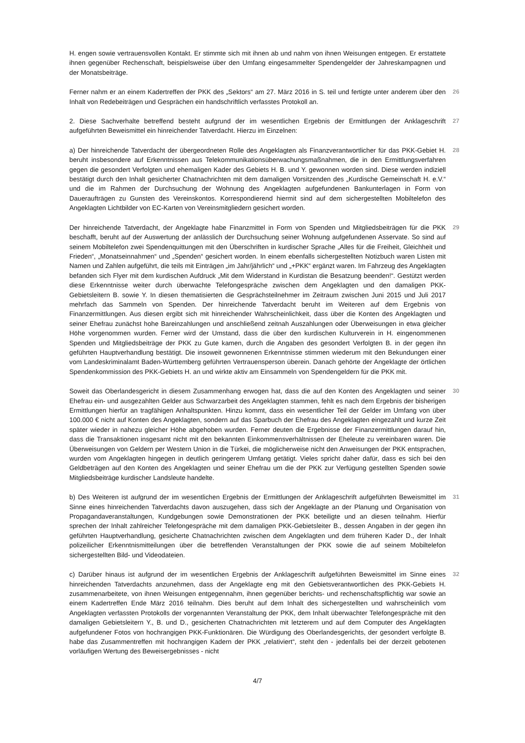H. engen sowie vertrauensvollen Kontakt. Er stimmte sich mit ihnen ab und nahm von ihnen Weisungen entgegen. Er erstattete ihnen gegenüber Rechenschaft, beispielsweise über den Umfang eingesammelter Spendengelder der Jahreskampagnen und der Monatsbeiträge.
Ferner nahm er an einem Kadertreffen der PKK des „Sektors“ am 27. März 2016 in S. teil und fertigte unter anderem über den Inhalt von Redebeiträgen und Gesprächen ein handschriftlich verfasstes Protokoll an.
26
2. Diese Sachverhalte betreffend besteht aufgrund der im wesentlichen Ergebnis der Ermittlungen der Anklageschrift aufgeführten Beweismittel ein hinreichender Tatverdacht. Hierzu im Einzelnen:
27
a) Der hinreichende Tatverdacht der übergeordneten Rolle des Angeklagten als Finanzverantwortlicher für das PKK-Gebiet H. beruht insbesondere auf Erkenntnissen aus Telekommunikationsüberwachungsmaßnahmen, die in den Ermittlungsverfahren gegen die gesondert Verfolgten und ehemaligen Kader des Gebiets H. B. und Y. gewonnen worden sind. Diese werden indiziell bestätigt durch den Inhalt gesicherter Chatnachrichten mit dem damaligen Vorsitzenden des „Kurdische Gemeinschaft H. e.V.“ und die im Rahmen der Durchsuchung der Wohnung des Angeklagten aufgefundenen Bankunterlagen in Form von Daueraufträgen zu Gunsten des Vereinskontos. Korrespondierend hiermit sind auf dem sichergestellten Mobiltelefon des Angeklagten Lichtbilder von EC-Karten von Vereinsmitgliedern gesichert worden.
28
Der hinreichende Tatverdacht, der Angeklagte habe Finanzmittel in Form von Spenden und Mitgliedsbeiträgen für die PKK beschafft, beruht auf der Auswertung der anlässlich der Durchsuchung seiner Wohnung aufgefundenen Asservate. So sind auf seinem Mobiltelefon zwei Spendenquittungen mit den Überschriften in kurdischer Sprache „Alles für die Freiheit, Gleichheit und Frieden“, „Monatseinnahmen“ und „Spenden“ gesichert worden. In einem ebenfalls sichergestellten Notizbuch waren Listen mit Namen und Zahlen aufgeführt, die teils mit Einträgen „im Jahr/jährlich“ und „+PKK“ ergänzt waren. Im Fahrzeug des Angeklagten befanden sich Flyer mit dem kurdischen Aufdruck „Mit dem Widerstand in Kurdistan die Besatzung beenden!“. Gestützt werden diese Erkenntnisse weiter durch überwachte Telefongespräche zwischen dem Angeklagten und den damaligen PKK-Gebietsleitern B. sowie Y. In diesen thematisierten die Gesprächsteilnehmer im Zeitraum zwischen Juni 2015 und Juli 2017 mehrfach das Sammeln von Spenden. Der hinreichende Tatverdacht beruht im Weiteren auf dem Ergebnis von Finanzermittlungen. Aus diesen ergibt sich mit hinreichender Wahrscheinlichkeit, dass über die Konten des Angeklagten und seiner Ehefrau zunächst hohe Bareinzahlungen und anschließend zeitnah Auszahlungen oder Überweisungen in etwa gleicher Höhe vorgenommen wurden. Ferner wird der Umstand, dass die über den kurdischen Kulturverein in H. eingenommenen Spenden und Mitgliedsbeiträge der PKK zu Gute kamen, durch die Angaben des gesondert Verfolgten B. in der gegen ihn geführten Hauptverhandlung bestätigt. Die insoweit gewonnenen Erkenntnisse stimmen wiederum mit den Bekundungen einer vom Landeskriminalamt Baden-Württemberg geführten Vertrauensperson überein. Danach gehörte der Angeklagte der örtlichen Spendenkommission des PKK-Gebiets H. an und wirkte aktiv am Einsammeln von Spendengeldern für die PKK mit.
29
Soweit das Oberlandesgericht in diesem Zusammenhang erwogen hat, dass die auf den Konten des Angeklagten und seiner Ehefrau ein- und ausgezahlten Gelder aus Schwarzarbeit des Angeklagten stammen, fehlt es nach dem Ergebnis der bisherigen Ermittlungen hierfür an tragfähigen Anhaltspunkten. Hinzu kommt, dass ein wesentlicher Teil der Gelder im Umfang von über 100.000 € nicht auf Konten des Angeklagten, sondern auf das Sparbuch der Ehefrau des Angeklagten eingezahlt und kurze Zeit später wieder in nahezu gleicher Höhe abgehoben wurden. Ferner deuten die Ergebnisse der Finanzermittlungen darauf hin, dass die Transaktionen insgesamt nicht mit den bekannten Einkommensverhältnissen der Eheleute zu vereinbaren waren. Die Überweisungen von Geldern per Western Union in die Türkei, die möglicherweise nicht den Anweisungen der PKK entsprachen, wurden vom Angeklagten hingegen in deutlich geringerem Umfang getätigt. Vieles spricht daher dafür, dass es sich bei den Geldbeträgen auf den Konten des Angeklagten und seiner Ehefrau um die der PKK zur Verfügung gestellten Spenden sowie Mitgliedsbeiträge kurdischer Landsleute handelte.
30
b) Des Weiteren ist aufgrund der im wesentlichen Ergebnis der Ermittlungen der Anklageschrift aufgeführten Beweismittel im Sinne eines hinreichenden Tatverdachts davon auszugehen, dass sich der Angeklagte an der Planung und Organisation von Propagandaveranstaltungen, Kundgebungen sowie Demonstrationen der PKK beteiligte und an diesen teilnahm. Hierfür sprechen der Inhalt zahlreicher Telefongespräche mit dem damaligen PKK-Gebietsleiter B., dessen Angaben in der gegen ihn geführten Hauptverhandlung, gesicherte Chatnachrichten zwischen dem Angeklagten und dem früheren Kader D., der Inhalt polizeilicher Erkenntnismitteilungen über die betreffenden Veranstaltungen der PKK sowie die auf seinem Mobiltelefon sichergestellten Bild- und Videodateien.
31
c) Darüber hinaus ist aufgrund der im wesentlichen Ergebnis der Anklageschrift aufgeführten Beweismittel im Sinne eines hinreichenden Tatverdachts anzunehmen, dass der Angeklagte eng mit den Gebietsverantwortlichen des PKK-Gebiets H. zusammenarbeitete, von ihnen Weisungen entgegennahm, ihnen gegenüber berichts- und rechenschaftspflichtig war sowie an einem Kadertreffen Ende März 2016 teilnahm. Dies beruht auf dem Inhalt des sichergestellten und wahrscheinlich vom Angeklagten verfassten Protokolls der vorgenannten Veranstaltung der PKK, dem Inhalt überwachter Telefongespräche mit den damaligen Gebietsleitern Y., B. und D., gesicherten Chatnachrichten mit letzterem und auf dem Computer des Angeklagten aufgefundener Fotos von hochrangigen PKK-Funktionären. Die Würdigung des Oberlandesgerichts, der gesondert verfolgte B. habe das Zusammentreffen mit hochrangigen Kadern der PKK „relativiert“, steht den - jedenfalls bei der derzeit gebotenen vorläufigen Wertung des Beweisergebnisses - nicht
32
4/7